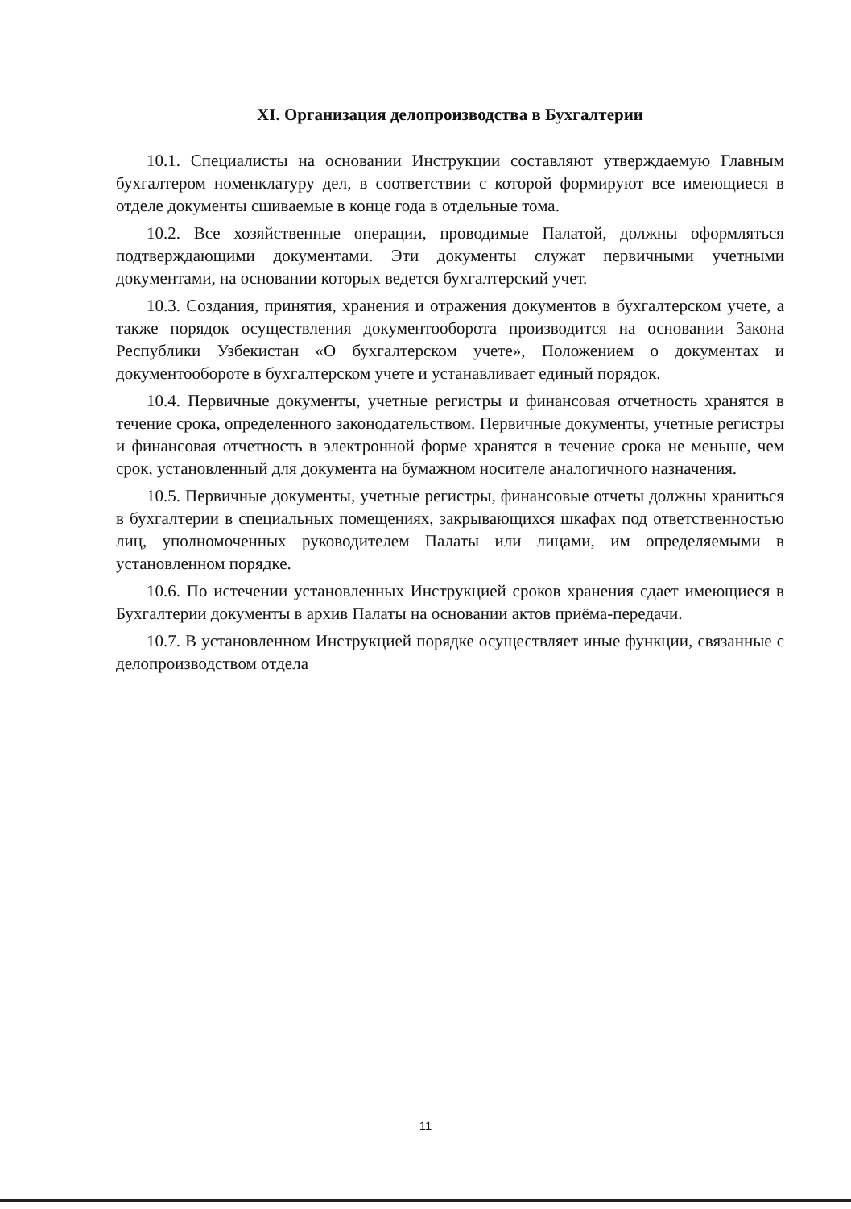XI. Организация делопроизводства в Бухгалтерии
10.1. Специалисты на основании Инструкции составляют утверждаемую Главным бухгалтером номенклатуру дел, в соответствии с которой формируют все имеющиеся в отделе документы сшиваемые в конце года в отдельные тома.
10.2. Все хозяйственные операции, проводимые Палатой, должны оформляться подтверждающими документами. Эти документы служат первичными учетными документами, на основании которых ведется бухгалтерский учет.
10.3. Создания, принятия, хранения и отражения документов в бухгалтерском учете, а также порядок осуществления документооборота производится на основании Закона Республики Узбекистан «О бухгалтерском учете», Положением о документах и документообороте в бухгалтерском учете и устанавливает единый порядок.
10.4. Первичные документы, учетные регистры и финансовая отчетность хранятся в течение срока, определенного законодательством. Первичные документы, учетные регистры и финансовая отчетность в электронной форме хранятся в течение срока не меньше, чем срок, установленный для документа на бумажном носителе аналогичного назначения.
10.5. Первичные документы, учетные регистры, финансовые отчеты должны храниться в бухгалтерии в специальных помещениях, закрывающихся шкафах под ответственностью лиц, уполномоченных руководителем Палаты или лицами, им определяемыми в установленном порядке.
10.6. По истечении установленных Инструкцией сроков хранения сдает имеющиеся в Бухгалтерии документы в архив Палаты на основании актов приёма-передачи.
10.7. В установленном Инструкцией порядке осуществляет иные функции, связанные с делопроизводством отдела
11